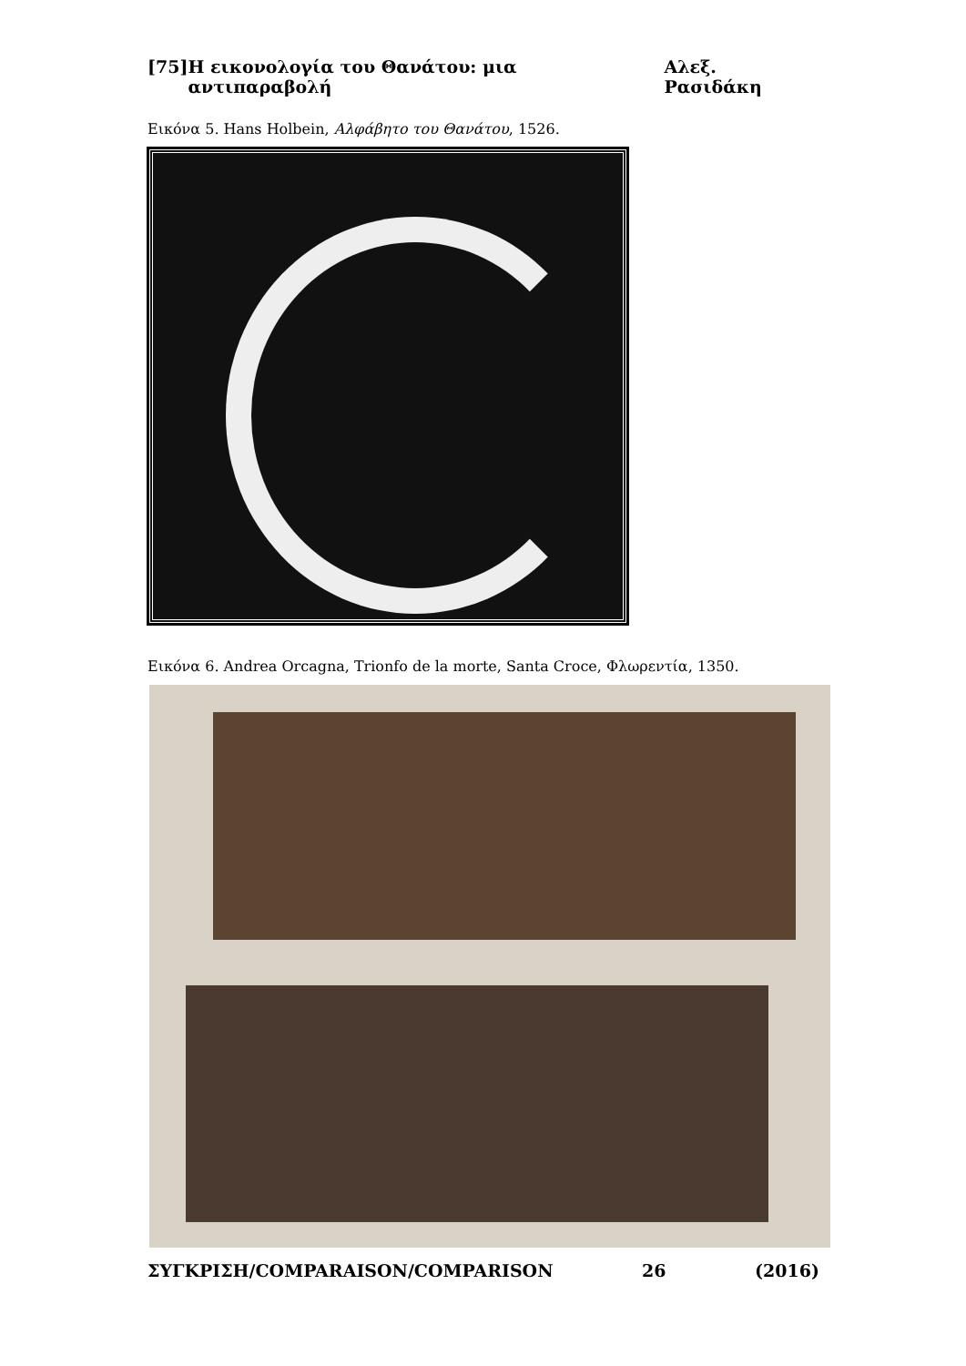[75] Η εικονολογία του Θανάτου: μια αντιπαραβολή Αλεξ. Ρασιδάκη
Εικόνα 5. Hans Holbein, Αλφάβητο του Θανάτου, 1526.
Εικόνα 6. Andrea Orcagna, Trionfo de la morte, Santa Croce, Φλωρεντία, 1350.
ΣΥΓΚΡΙΣΗ/COMPARAISON/COMPARISON 26 (2016)